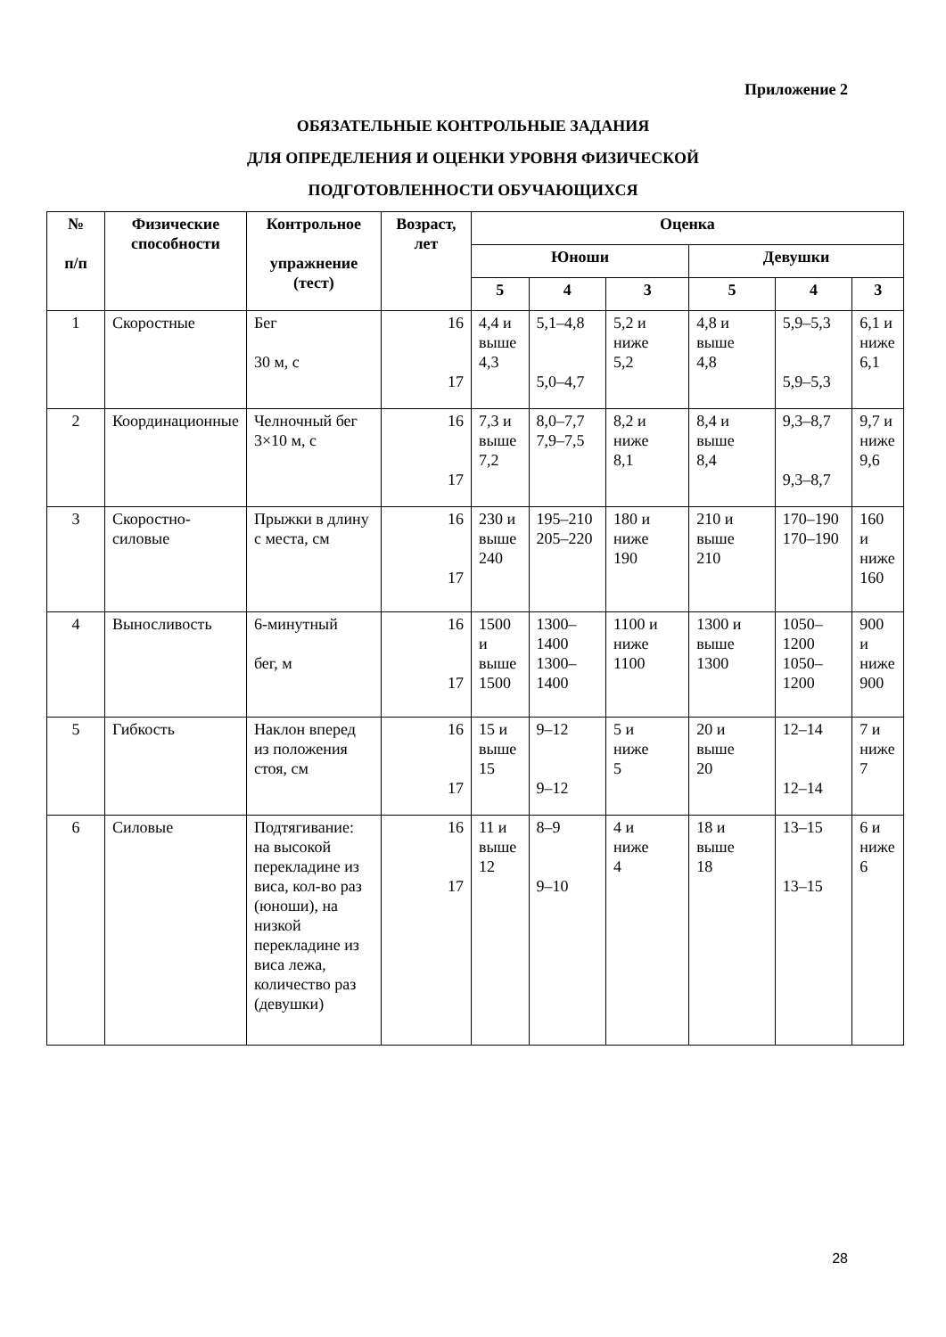Приложение 2
ОБЯЗАТЕЛЬНЫЕ КОНТРОЛЬНЫЕ ЗАДАНИЯ
ДЛЯ ОПРЕДЕЛЕНИЯ И ОЦЕНКИ УРОВНЯ ФИЗИЧЕСКОЙ
ПОДГОТОВЛЕННОСТИ ОБУЧАЮЩИХСЯ
| № п/п | Физические способности | Контрольное упражнение (тест) | Возраст, лет | Оценка | | | | | |
| --- | --- | --- | --- | --- | --- | --- | --- | --- | --- |
| | | | | Юноши | | | Девушки | | |
| | | | | 5 | 4 | 3 | 5 | 4 | 3 |
| 1 | Скоростные | Бег 30 м, с | 16 17 | 4,4 и выше 4,3 | 5,1–4,8 5,0–4,7 | 5,2 и ниже 5,2 | 4,8 и выше 4,8 | 5,9–5,3 5,9–5,3 | 6,1 и ниже 6,1 |
| 2 | Координационные | Челночный бег 3×10 м, с | 16 17 | 7,3 и выше 7,2 | 8,0–7,7 7,9–7,5 | 8,2 и ниже 8,1 | 8,4 и выше 8,4 | 9,3–8,7 9,3–8,7 | 9,7 и ниже 9,6 |
| 3 | Скоростно-силовые | Прыжки в длину с места, см | 16 17 | 230 и выше 240 | 195–210 205–220 | 180 и ниже 190 | 210 и выше 210 | 170–190 170–190 | 160 и ниже 160 |
| 4 | Выносливость | 6-минутный бег, м | 16 17 | 1500 и выше 1500 | 1300–1400 1300–1400 | 1100 и ниже 1100 | 1300 и выше 1300 | 1050–1200 1050–1200 | 900 и ниже 900 |
| 5 | Гибкость | Наклон вперед из положения стоя, см | 16 17 | 15 и выше 15 | 9–12 9–12 | 5 и ниже 5 | 20 и выше 20 | 12–14 12–14 | 7 и ниже 7 |
| 6 | Силовые | Подтягивание: на высокой перекладине из виса, кол-во раз (юноши), на низкой перекладине из виса лежа, количество раз (девушки) | 16 17 | 11 и выше 12 | 8–9 9–10 | 4 и ниже 4 | 18 и выше 18 | 13–15 13–15 | 6 и ниже 6 |
28